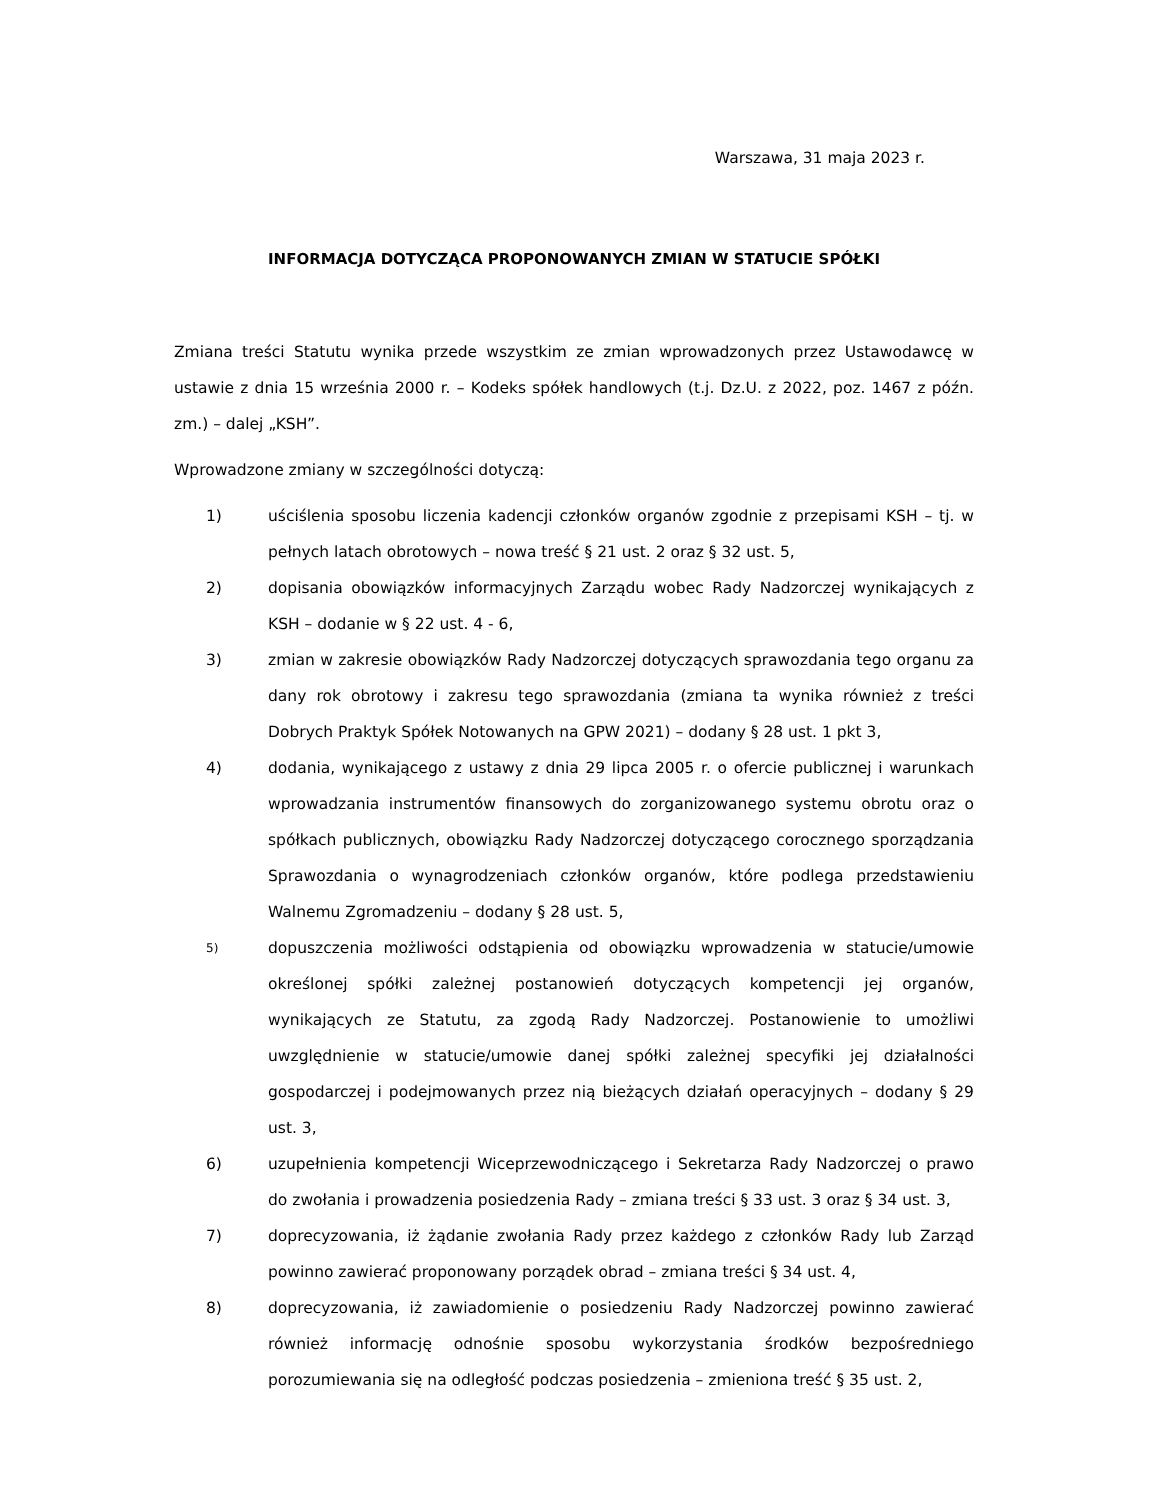Warszawa, 31 maja 2023 r.
INFORMACJA DOTYCZĄCA PROPONOWANYCH ZMIAN W STATUCIE SPÓŁKI
Zmiana treści Statutu wynika przede wszystkim ze zmian wprowadzonych przez Ustawodawcę w ustawie z dnia 15 września 2000 r. – Kodeks spółek handlowych (t.j. Dz.U. z 2022, poz. 1467 z późn. zm.) – dalej „KSH”.
Wprowadzone zmiany w szczególności dotyczą:
1) uściślenia sposobu liczenia kadencji członków organów zgodnie z przepisami KSH – tj. w pełnych latach obrotowych – nowa treść § 21 ust. 2 oraz § 32 ust. 5,
2) dopisania obowiązków informacyjnych Zarządu wobec Rady Nadzorczej wynikających z KSH – dodanie w § 22 ust. 4 - 6,
3) zmian w zakresie obowiązków Rady Nadzorczej dotyczących sprawozdania tego organu za dany rok obrotowy i zakresu tego sprawozdania (zmiana ta wynika również z treści Dobrych Praktyk Spółek Notowanych na GPW 2021) – dodany § 28 ust. 1 pkt 3,
4) dodania, wynikającego z ustawy z dnia 29 lipca 2005 r. o ofercie publicznej i warunkach wprowadzania instrumentów finansowych do zorganizowanego systemu obrotu oraz o spółkach publicznych, obowiązku Rady Nadzorczej dotyczącego corocznego sporządzania Sprawozdania o wynagrodzeniach członków organów, które podlega przedstawieniu Walnemu Zgromadzeniu – dodany § 28 ust. 5,
5) dopuszczenia możliwości odstąpienia od obowiązku wprowadzenia w statucie/umowie określonej spółki zależnej postanowień dotyczących kompetencji jej organów, wynikających ze Statutu, za zgodą Rady Nadzorczej. Postanowienie to umożliwi uwzględnienie w statucie/umowie danej spółki zależnej specyfiki jej działalności gospodarczej i podejmowanych przez nią bieżących działań operacyjnych – dodany § 29 ust. 3,
6) uzupełnienia kompetencji Wiceprzewodniczącego i Sekretarza Rady Nadzorczej o prawo do zwołania i prowadzenia posiedzenia Rady – zmiana treści § 33 ust. 3 oraz § 34 ust. 3,
7) doprecyzowania, iż żądanie zwołania Rady przez każdego z członków Rady lub Zarząd powinno zawierać proponowany porządek obrad – zmiana treści § 34 ust. 4,
8) doprecyzowania, iż zawiadomienie o posiedzeniu Rady Nadzorczej powinno zawierać również informację odnośnie sposobu wykorzystania środków bezpośredniego porozumiewania się na odległość podczas posiedzenia – zmieniona treść § 35 ust. 2,